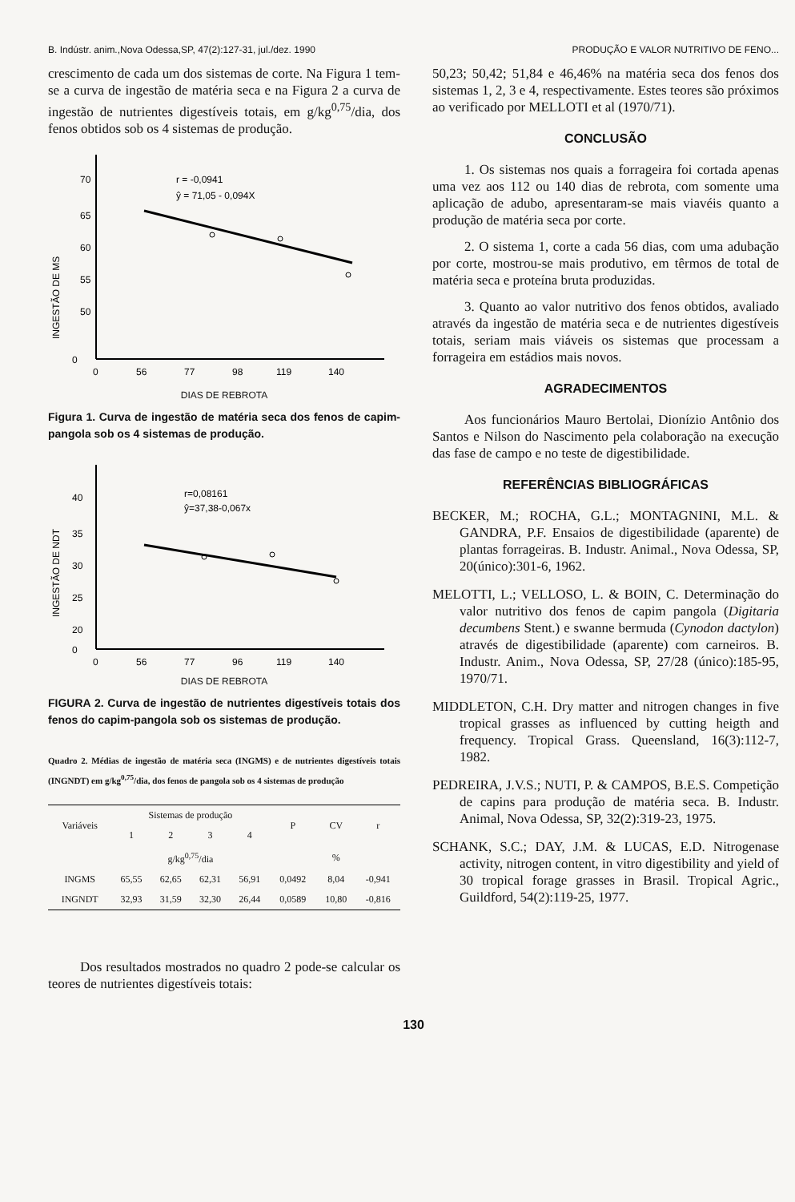B. Indústr. anim.,Nova Odessa,SP, 47(2):127-31, jul./dez. 1990 PRODUÇÃO E VALOR NUTRITIVO DE FENO...
crescimento de cada um dos sistemas de corte. Na Figura 1 tem-se a curva de ingestão de matéria seca e na Figura 2 a curva de ingestão de nutrientes digestíveis totais, em g/kg<sup>0,75</sup>/dia, dos fenos obtidos sob os 4 sistemas de produção.
70
65
60
55
50
0
0
56
77
98
119
140
INGESTÃO DE MS
r = -0,0941
ŷ = 71,05 - 0,094X
DIAS DE REBROTA
Figura 1. Curva de ingestão de matéria seca dos fenos de capim-pangola sob os 4 sistemas de produção.
40
35
30
25
20
0
0
56
77
96
119
140
INGESTÃO DE NDT
r=0,08161
ŷ=37,38-0,067x
DIAS DE REBROTA
FIGURA 2. Curva de ingestão de nutrientes digestíveis totais dos fenos do capim-pangola sob os sistemas de produção.
Quadro 2. Médias de ingestão de matéria seca (INGMS) e de nutrientes digestíveis totais (INGNDT) em g/kg<sup>0,75</sup>/dia, dos fenos de pangola sob os 4 sistemas de produção
| Variáveis | Sistemas de produção | | | | P | CV | r |
| --- | --- | --- | --- | --- | --- | --- | --- |
| | 1 | 2 | 3 | 4 | | | |
| | g/kg<sup>0,75</sup>/dia | | | | | % | |
| INGMS | 65,55 | 62,65 | 62,31 | 56,91 | 0,0492 | 8,04 | -0,941 |
| INGNDT | 32,93 | 31,59 | 32,30 | 26,44 | 0,0589 | 10,80 | -0,816 |
Dos resultados mostrados no quadro 2 pode-se calcular os teores de nutrientes digestíveis totais:
50,23; 50,42; 51,84 e 46,46% na matéria seca dos fenos dos sistemas 1, 2, 3 e 4, respectivamente. Estes teores são próximos ao verificado por MELLOTI et al (1970/71).
CONCLUSÃO
1. Os sistemas nos quais a forrageira foi cortada apenas uma vez aos 112 ou 140 dias de rebrota, com somente uma aplicação de adubo, apresentaram-se mais viavéis quanto a produção de matéria seca por corte.
2. O sistema 1, corte a cada 56 dias, com uma adubação por corte, mostrou-se mais produtivo, em têrmos de total de matéria seca e proteína bruta produzidas.
3. Quanto ao valor nutritivo dos fenos obtidos, avaliado através da ingestão de matéria seca e de nutrientes digestíveis totais, seriam mais viáveis os sistemas que processam a forrageira em estádios mais novos.
AGRADECIMENTOS
Aos funcionários Mauro Bertolai, Dionízio Antônio dos Santos e Nilson do Nascimento pela colaboração na execução das fase de campo e no teste de digestibilidade.
REFERÊNCIAS BIBLIOGRÁFICAS
BECKER, M.; ROCHA, G.L.; MONTAGNINI, M.L. & GANDRA, P.F. Ensaios de digestibilidade (aparente) de plantas forrageiras. B. Industr. Animal., Nova Odessa, SP, 20(único):301-6, 1962.
MELOTTI, L.; VELLOSO, L. & BOIN, C. Determinação do valor nutritivo dos fenos de capim pangola (Digitaria decumbens Stent.) e swanne bermuda (Cynodon dactylon) através de digestibilidade (aparente) com carneiros. B. Industr. Anim., Nova Odessa, SP, 27/28 (único):185-95, 1970/71.
MIDDLETON, C.H. Dry matter and nitrogen changes in five tropical grasses as influenced by cutting heigth and frequency. Tropical Grass. Queensland, 16(3):112-7, 1982.
PEDREIRA, J.V.S.; NUTI, P. & CAMPOS, B.E.S. Competição de capins para produção de matéria seca. B. Industr. Animal, Nova Odessa, SP, 32(2):319-23, 1975.
SCHANK, S.C.; DAY, J.M. & LUCAS, E.D. Nitrogenase activity, nitrogen content, in vitro digestibility and yield of 30 tropical forage grasses in Brasil. Tropical Agric., Guildford, 54(2):119-25, 1977.
130